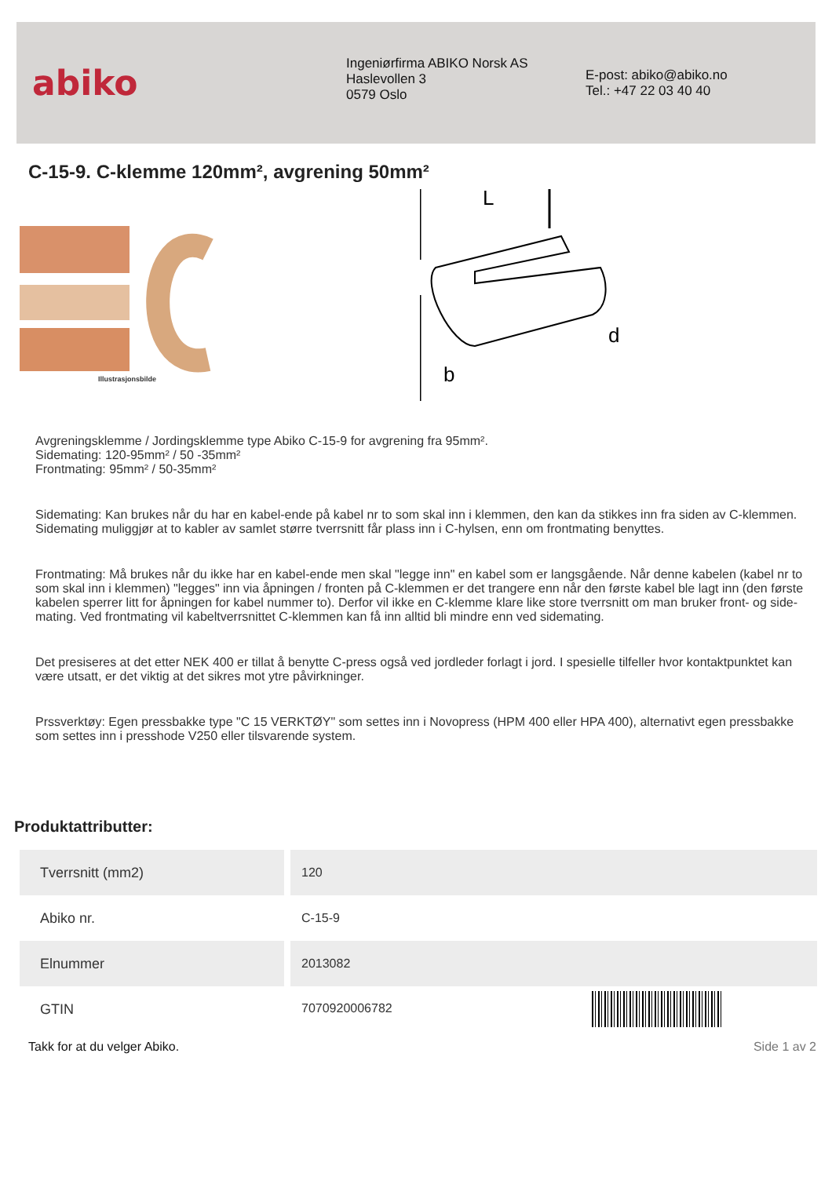abiko
Ingeniørfirma ABIKO Norsk AS
Haslevollen 3
0579 Oslo
E-post: abiko@abiko.no
Tel.: +47 22 03 40 40
C-15-9. C-klemme 120mm², avgrening 50mm²
Illustrasjonsbilde
L
d
b
Avgreningsklemme / Jordingsklemme type Abiko C-15-9 for avgrening fra 95mm².
Sidemating: 120-95mm² / 50 -35mm²
Frontmating: 95mm² / 50-35mm²
Sidemating: Kan brukes når du har en kabel-ende på kabel nr to som skal inn i klemmen, den kan da stikkes inn fra siden av C-klemmen. Sidemating muliggjør at to kabler av samlet større tverrsnitt får plass inn i C-hylsen, enn om frontmating benyttes.
Frontmating: Må brukes når du ikke har en kabel-ende men skal "legge inn" en kabel som er langsgående. Når denne kabelen (kabel nr to som skal inn i klemmen) "legges" inn via åpningen / fronten på C-klemmen er det trangere enn når den første kabel ble lagt inn (den første kabelen sperrer litt for åpningen for kabel nummer to). Derfor vil ikke en C-klemme klare like store tverrsnitt om man bruker front- og side-mating. Ved frontmating vil kabeltverrsnittet C-klemmen kan få inn alltid bli mindre enn ved sidemating.
Det presiseres at det etter NEK 400 er tillat å benytte C-press også ved jordleder forlagt i jord. I spesielle tilfeller hvor kontaktpunktet kan være utsatt, er det viktig at det sikres mot ytre påvirkninger.
Prssverktøy: Egen pressbakke type "C 15 VERKTØY" som settes inn i Novopress (HPM 400 eller HPA 400), alternativt egen pressbakke som settes inn i presshode V250 eller tilsvarende system.
Produktattributter:
| Tverrsnitt (mm2) | 120 |
| Abiko nr. | C-15-9 |
| Elnummer | 2013082 |
| GTIN | 7070920006782 |
Takk for at du velger Abiko. Side 1 av 2